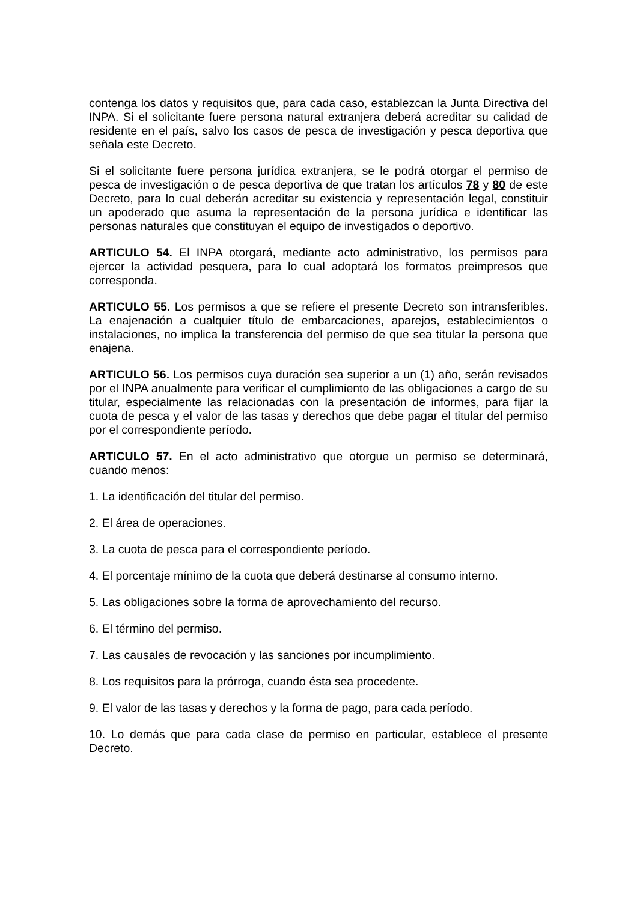contenga los datos y requisitos que, para cada caso, establezcan la Junta Directiva del INPA. Si el solicitante fuere persona natural extranjera deberá acreditar su calidad de residente en el país, salvo los casos de pesca de investigación y pesca deportiva que señala este Decreto.
Si el solicitante fuere persona jurídica extranjera, se le podrá otorgar el permiso de pesca de investigación o de pesca deportiva de que tratan los artículos 78 y 80 de este Decreto, para lo cual deberán acreditar su existencia y representación legal, constituir un apoderado que asuma la representación de la persona jurídica e identificar las personas naturales que constituyan el equipo de investigados o deportivo.
ARTICULO 54. El INPA otorgará, mediante acto administrativo, los permisos para ejercer la actividad pesquera, para lo cual adoptará los formatos preimpresos que corresponda.
ARTICULO 55. Los permisos a que se refiere el presente Decreto son intransferibles. La enajenación a cualquier título de embarcaciones, aparejos, establecimientos o instalaciones, no implica la transferencia del permiso de que sea titular la persona que enajena.
ARTICULO 56. Los permisos cuya duración sea superior a un (1) año, serán revisados por el INPA anualmente para verificar el cumplimiento de las obligaciones a cargo de su titular, especialmente las relacionadas con la presentación de informes, para fijar la cuota de pesca y el valor de las tasas y derechos que debe pagar el titular del permiso por el correspondiente período.
ARTICULO 57. En el acto administrativo que otorgue un permiso se determinará, cuando menos:
1. La identificación del titular del permiso.
2. El área de operaciones.
3. La cuota de pesca para el correspondiente período.
4. El porcentaje mínimo de la cuota que deberá destinarse al consumo interno.
5. Las obligaciones sobre la forma de aprovechamiento del recurso.
6. El término del permiso.
7. Las causales de revocación y las sanciones por incumplimiento.
8. Los requisitos para la prórroga, cuando ésta sea procedente.
9. El valor de las tasas y derechos y la forma de pago, para cada período.
10. Lo demás que para cada clase de permiso en particular, establece el presente Decreto.